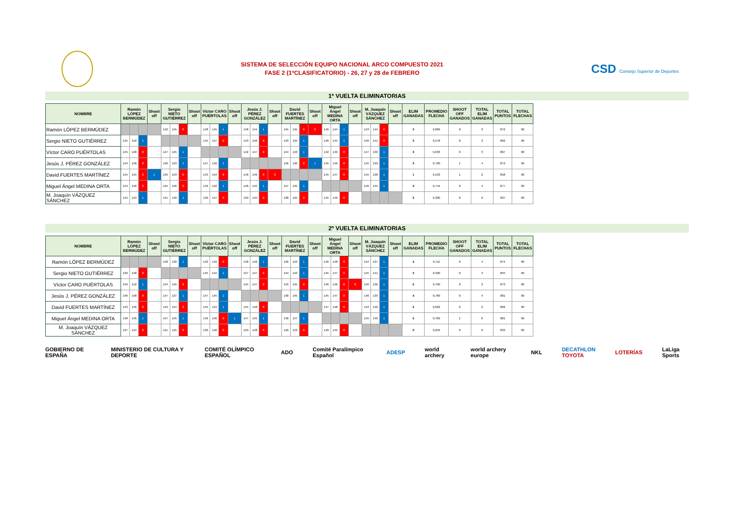SISTEMA DE SELECCIÓN EQUIPO NACIONAL ARCO COMPUESTO 2021
FASE 2 (1ºCLASIFICATORIO) - 26, 27 y 28 de FEBRERO
CSD Consejo Superior de Deportes
1ª VUELTA ELIMINATORIAS
| NOMBRE | Ramón LÓPEZ BERMÚDEZ | | | Shoot off | Sergio NIETO GUTIÉRREZ | | | Shoot off | Víctor CARO PUÉRTOLAS | | | Shoot off | Jesús J. PÉREZ GONZÁLEZ | | | Shoot off | David FUERTES MARTÍNEZ | | | Shoot off | Miguel Ángel MEDINA ORTA | | | Shoot off | M. Joaquín VÁZQUEZ SÁNCHEZ | | | Shoot off | ELIM GANADAS | PROMEDIO FLECHA | SHOOT OFF GANADOS | TOTAL ELIM GANADAS | TOTAL PUNTOS | TOTAL FLECHAS |
| --- | --- | --- | --- | --- | --- | --- | --- | --- | --- | --- | --- | --- | --- | --- | --- | --- | --- | --- | --- | --- | --- | --- | --- | --- | --- | --- | --- | --- | --- | --- | --- | --- | --- | --- |
| Ramón LÓPEZ BERMÚDEZ | | | | | 142 | 145 | 0 | | 148 | 145 | 1 | | 148 | 144 | 1 | | 145 | 145 | 0 | 0 | 146 | 144 | 1 | | 143 | 144 | 0 | | 3 | 9,689 | 0 | 3 | 872 | 90 |
| Sergio NIETO GUTIÉRREZ | 145 | 142 | 1 | | | | | | 145 | 147 | 0 | | 143 | 146 | 0 | | 143 | 134 | 1 | | 146 | 145 | 1 | | 140 | 141 | 0 | | 3 | 9,578 | 0 | 3 | 862 | 90 |
| Víctor CARO PUÉRTOLAS | 145 | 148 | 0 | | 147 | 145 | 1 | | | | | | 142 | 147 | 0 | | 144 | 143 | 1 | | 142 | 149 | 0 | | 147 | 130 | 1 | | 3 | 9,633 | 0 | 3 | 867 | 90 |
| Jesús J. PÉREZ GONZÁLEZ | 144 | 148 | 0 | | 146 | 143 | 1 | | 147 | 142 | 1 | | | | | | 146 | 146 | 0 | 1 | 145 | 146 | 0 | | 145 | 139 | 1 | | 3 | 9,700 | 1 | 4 | 873 | 90 |
| David FUERTES MARTÍNEZ | 145 | 145 | 0 | 1 | 134 | 143 | 0 | | 143 | 144 | 0 | | 146 | 146 | 0 | 0 | | | | | 145 | 147 | 0 | | 145 | 138 | 1 | | 1 | 9,533 | 1 | 2 | 858 | 90 |
| Miguel Ángel MEDINA ORTA | 144 | 146 | 0 | | 145 | 146 | 0 | | 149 | 142 | 1 | | 146 | 145 | 1 | | 147 | 145 | 1 | | | | | | 146 | 145 | 1 | | 4 | 9,744 | 0 | 4 | 877 | 90 |
| M. Joaquín VÁZQUEZ SÁNCHEZ | 144 | 143 | 1 | | 141 | 140 | 1 | | 130 | 147 | 0 | | 139 | 145 | 0 | | 138 | 145 | 0 | | 145 | 146 | 0 | | | | | | 2 | 9,300 | 0 | 2 | 837 | 90 |
2ª VUELTA ELIMINATORIAS
| NOMBRE | Ramón LÓPEZ BERMÚDEZ | | | Shoot off | Sergio NIETO GUTIÉRREZ | | | Shoot off | Víctor CARO PUÉRTOLAS | | | Shoot off | Jesús J. PÉREZ GONZÁLEZ | | | Shoot off | David FUERTES MARTÍNEZ | | | Shoot off | Miguel Ángel MEDINA ORTA | | | Shoot off | M. Joaquín VÁZQUEZ SÁNCHEZ | | | Shoot off | ELIM GANADAS | PROMEDIO FLECHA | SHOOT OFF GANADOS | TOTAL ELIM GANADAS | TOTAL PUNTOS | TOTAL FLECHAS |
| --- | --- | --- | --- | --- | --- | --- | --- | --- | --- | --- | --- | --- | --- | --- | --- | --- | --- | --- | --- | --- | --- | --- | --- | --- | --- | --- | --- | --- | --- | --- | --- | --- | --- | --- |
| Ramón LÓPEZ BERMÚDEZ | | | | | 148 | 139 | 1 | | 142 | 149 | 0 | | 148 | 146 | 1 | | 146 | 143 | 1 | | 146 | 148 | 0 | | 144 | 137 | 1 | | 4 | 9,711 | 0 | 4 | 874 | 90 |
| Sergio NIETO GUTIÉRREZ | 139 | 148 | 0 | | | | | | 145 | 144 | 1 | | 137 | 147 | 0 | | 144 | 143 | 1 | | 145 | 147 | 0 | | 145 | 141 | 1 | | 3 | 9,500 | 0 | 3 | 855 | 90 |
| Víctor CARO PUÉRTOLAS | 149 | 142 | 1 | | 144 | 145 | 0 | | | | | | 145 | 147 | 0 | | 143 | 145 | 0 | | 146 | 146 | 0 | 0 | 146 | 136 | 1 | | 2 | 9,700 | 0 | 2 | 873 | 90 |
| Jesús J. PÉREZ GONZÁLEZ | 146 | 148 | 0 | | 147 | 137 | 1 | | 147 | 145 | 1 | | | | | | 148 | 145 | 1 | | 145 | 147 | 0 | | 148 | 139 | 1 | | 4 | 9,789 | 0 | 4 | 881 | 90 |
| David FUERTES MARTÍNEZ | 143 | 146 | 0 | | 143 | 144 | 0 | | 145 | 143 | 1 | | 145 | 148 | 0 | | | | | | 147 | 148 | 0 | | 143 | 140 | 1 | | 2 | 9,622 | 0 | 2 | 866 | 90 |
| Miguel Ángel MEDINA ORTA | 148 | 146 | 1 | | 147 | 145 | 1 | | 146 | 146 | 0 | 1 | 147 | 145 | 1 | | 148 | 147 | 1 | | | | | | 145 | 140 | 1 | | 5 | 9,789 | 1 | 6 | 881 | 90 |
| M. Joaquín VÁZQUEZ SÁNCHEZ | 137 | 144 | 0 | | 141 | 145 | 0 | | 136 | 146 | 0 | | 139 | 148 | 0 | | 140 | 143 | 0 | | 140 | 145 | 0 | | | | | | 0 | 9,256 | 0 | 0 | 833 | 90 |
GOBIERNO DE ESPAÑA MINISTERIO DE CULTURA Y DEPORTE COMITÉ OLÍMPICO ESPAÑOL ADO Comité Paralímpico Español ADESP world archery world archery europe NKL DECATHLON
TOYOTA LOTERÍAS LaLiga Sports